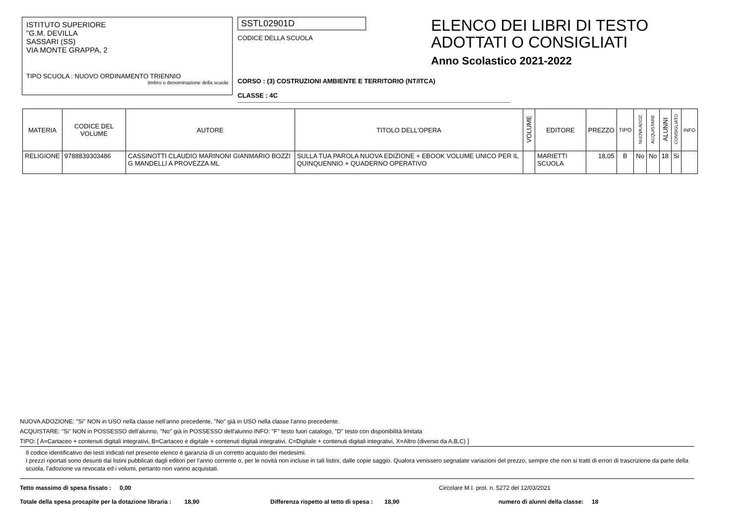ISTITUTO SUPERIORE
"G.M. DEVILLA
SASSARI (SS)
VIA MONTE GRAPPA, 2
TIPO SCUOLA : NUOVO ORDINAMENTO TRIENNIO
timbro o denominazione della scuola
SSTL02901D
CODICE DELLA SCUOLA
CORSO : (3) COSTRUZIONI AMBIENTE E TERRITORIO (NT/ITCA)
CLASSE : 4C
ELENCO DEI LIBRI DI TESTO
ADOTTATI O CONSIGLIATI
Anno Scolastico 2021-2022
| MATERIA | CODICE DEL VOLUME | AUTORE | TITOLO DELL'OPERA | VOLUME | EDITORE | PREZZO | TIPO | NUOVA ADOZ. | ACQUISTARE | ALUNNI | CONSIGLIATO | INFO |
| --- | --- | --- | --- | --- | --- | --- | --- | --- | --- | --- | --- | --- |
| RELIGIONE | 9788839303486 | CASSINOTTI CLAUDIO MARINONI GIANMARIO BOZZI G MANDELLI A PROVEZZA ML | SULLA TUA PAROLA NUOVA EDIZIONE + EBOOK VOLUME UNICO PER IL QUINQUENNIO + QUADERNO OPERATIVO | | MARIETTI SCUOLA | 18,05 | B | No | No | 18 | Si | |
NUOVA ADOZIONE: "Si" NON in USO nella classe nell'anno precedente, "No" già in USO nella classe l'anno precedente.
ACQUISTARE: "Si" NON in POSSESSO dell'alunno, "No" già in POSSESSO dell'alunno INFO: "F" testo fuori catalogo, "D" testo con disponibilità limitata
TIPO: [ A=Cartaceo + contenuti digitali integrativi, B=Cartaceo e digitale + contenuti digitali integrativi, C=Digitale + contenuti digitali integrativi, X=Altro (diverso da A,B,C) ]
Il codice identificativo dei testi indicati nel presente elenco è garanzia di un corretto acquisto dei medesimi.
I prezzi riportati sono desunti dai listini pubblicati dagli editori per l'anno corrente o, per le novità non incluse in tali listini, dalle copie saggio. Qualora venissero segnalate variazioni del prezzo, sempre che non si tratti di errori di trascrizione da parte della scuola, l'adozione va revocata ed i volumi, pertanto non vanno acquistati.
Tetto massimo di spesa fissato : 0,00 Circolare M.I. prot. n. 5272 del 12/03/2021
Totale della spesa procapite per la dotazione libraria : 18,90 Differenza rispetto al tetto di spesa : 18,90 numero di alunni della classe: 18